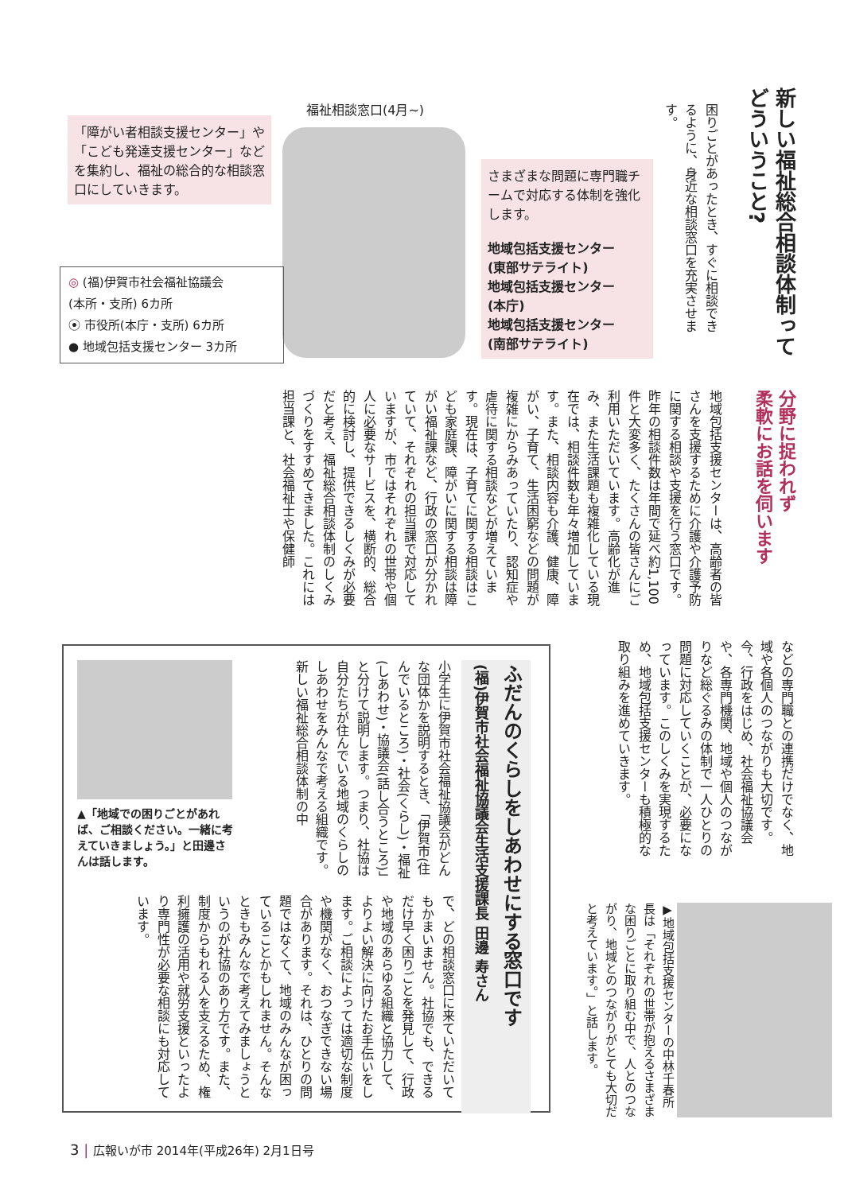新しい福祉総合相談体制って
どういうこと?
困りごとがあったとき、すぐに相談できるように、身近な相談窓口を充実させます。
福祉相談窓口(4月~)
「障がい者相談支援センター」や「こども発達支援センター」などを集約し、福祉の総合的な相談窓口にしていきます。
さまざまな問題に専門職チームで対応する体制を強化します。
地域包括支援センター
(東部サテライト)
地域包括支援センター
(本庁)
地域包括支援センター
(南部サテライト)
◎ (福)伊賀市社会福祉協議会
(本所・支所) 6カ所
⦿ 市役所(本庁・支所) 6カ所
● 地域包括支援センター 3カ所
分野に捉われず
柔軟にお話を伺います
地域包括支援センターは、高齢者の皆さんを支援するために介護や介護予防に関する相談や支援を行う窓口です。昨年の相談件数は年間で延べ約1,100件と大変多く、たくさんの皆さんにご利用いただいています。高齢化が進み、また生活課題も複雑化している現在では、相談件数も年々増加しています。また、相談内容も介護、健康、障がい、子育て、生活困窮などの問題が複雑にからみあっていたり、認知症や虐待に関する相談などが増えています。現在は、子育てに関する相談はこども家庭課、障がいに関する相談は障がい福祉課など、行政の窓口が分かれていて、それぞれの担当課で対応していますが、市ではそれぞれの世帯や個人に必要なサービスを、横断的、総合的に検討し、提供できるしくみが必要だと考え、福祉総合相談体制のしくみづくりをすすめてきました。これには担当課と、社会福祉士や保健師
などの専門職との連携だけでなく、地域や各個人のつながりも大切です。今、行政をはじめ、社会福祉協議会や、各専門機関、地域や個人のつながりなど総ぐるみの体制で一人ひとりの問題に対応していくことが、必要になっています。このしくみを実現するため、地域包括支援センターも積極的な取り組みを進めていきます。
▶地域包括支援センターの中林千春所長は「それぞれの世帯が抱えるさまざまな困りごとに取り組む中で、人とのつながり、地域とのつながりがとても大切だと考えています。」と話します。
ふだんのくらしをしあわせにする窓口です
(福)伊賀市社会福祉協議会生活支援課長 田邊 寿さん
小学生に伊賀市社会福祉協議会がどんな団体かを説明するとき、「伊賀市(住んでいるところ)・社会(くらし)・福祉(しあわせ)・協議会(話し合うところ)」と分けて説明します。つまり、社協は自分たちが住んでいる地域のくらしのしあわせをみんなで考える組織です。新しい福祉総合相談体制の中
▲「地域での困りごとがあれば、ご相談ください。一緒に考えていきましょう。」と田邊さんは話します。
で、どの相談窓口に来ていただいてもかまいません。社協でも、できるだけ早く困りごとを発見して、行政や地域のあらゆる組織と協力して、よりよい解決に向けたお手伝いをします。ご相談によっては適切な制度や機関がなく、おつなぎできない場合があります。それは、ひとりの問題ではなくて、地域のみんなが困っていることかもしれません。そんなときもみんなで考えてみましょうというのが社協のあり方です。また、制度からもれる人を支えるため、権利擁護の活用や就労支援といったより専門性が必要な相談にも対応しています。
3 | 広報いが市 2014年(平成26年) 2月1日号